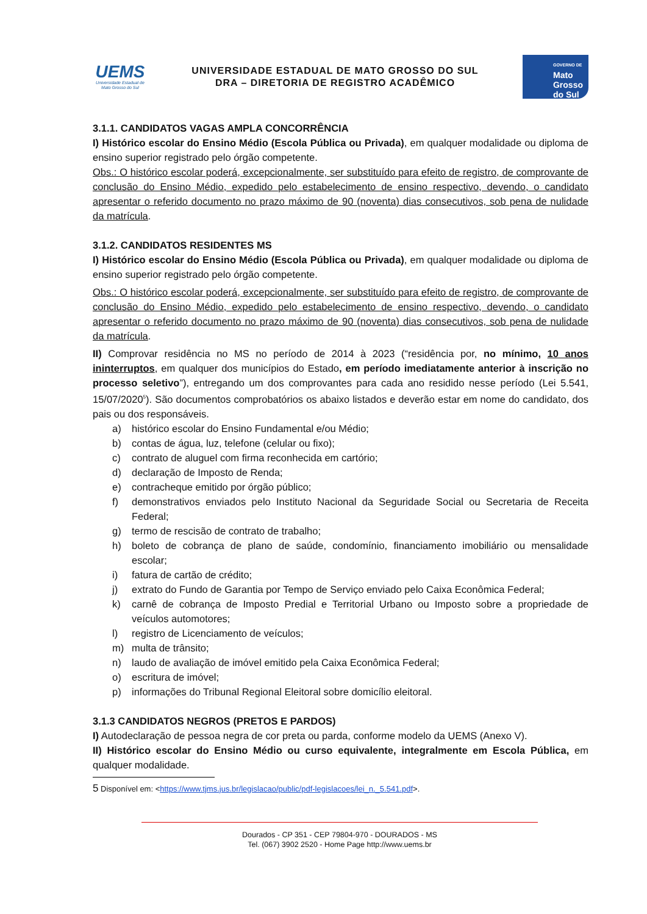UEMS
Universidade Estadual de Mato Grosso do Sul
UNIVERSIDADE ESTADUAL DE MATO GROSSO DO SUL
DRA – DIRETORIA DE REGISTRO ACADÊMICO
GOVERNO DE
Mato
Grosso
do Sul
3.1.1. CANDIDATOS VAGAS AMPLA CONCORRÊNCIA
I) Histórico escolar do Ensino Médio (Escola Pública ou Privada), em qualquer modalidade ou diploma de ensino superior registrado pelo órgão competente.
Obs.: O histórico escolar poderá, excepcionalmente, ser substituído para efeito de registro, de comprovante de conclusão do Ensino Médio, expedido pelo estabelecimento de ensino respectivo, devendo, o candidato apresentar o referido documento no prazo máximo de 90 (noventa) dias consecutivos, sob pena de nulidade da matrícula.
3.1.2. CANDIDATOS RESIDENTES MS
I) Histórico escolar do Ensino Médio (Escola Pública ou Privada), em qualquer modalidade ou diploma de ensino superior registrado pelo órgão competente.
Obs.: O histórico escolar poderá, excepcionalmente, ser substituído para efeito de registro, de comprovante de conclusão do Ensino Médio, expedido pelo estabelecimento de ensino respectivo, devendo, o candidato apresentar o referido documento no prazo máximo de 90 (noventa) dias consecutivos, sob pena de nulidade da matrícula.
II) Comprovar residência no MS no período de 2014 à 2023 (“residência por, no mínimo, 10 anos ininterruptos, em qualquer dos municípios do Estado, em período imediatamente anterior à inscrição no processo seletivo”), entregando um dos comprovantes para cada ano residido nesse período (Lei 5.541, 15/07/2020<sup>5</sup>). São documentos comprobatórios os abaixo listados e deverão estar em nome do candidato, dos pais ou dos responsáveis.
a) histórico escolar do Ensino Fundamental e/ou Médio;
b) contas de água, luz, telefone (celular ou fixo);
c) contrato de aluguel com firma reconhecida em cartório;
d) declaração de Imposto de Renda;
e) contracheque emitido por órgão público;
f) demonstrativos enviados pelo Instituto Nacional da Seguridade Social ou Secretaria de Receita Federal;
g) termo de rescisão de contrato de trabalho;
h) boleto de cobrança de plano de saúde, condomínio, financiamento imobiliário ou mensalidade escolar;
i) fatura de cartão de crédito;
j) extrato do Fundo de Garantia por Tempo de Serviço enviado pelo Caixa Econômica Federal;
k) carnê de cobrança de Imposto Predial e Territorial Urbano ou Imposto sobre a propriedade de veículos automotores;
l) registro de Licenciamento de veículos;
m) multa de trânsito;
n) laudo de avaliação de imóvel emitido pela Caixa Econômica Federal;
o) escritura de imóvel;
p) informações do Tribunal Regional Eleitoral sobre domicílio eleitoral.
3.1.3 CANDIDATOS NEGROS (PRETOS E PARDOS)
I) Autodeclaração de pessoa negra de cor preta ou parda, conforme modelo da UEMS (Anexo V).
II) Histórico escolar do Ensino Médio ou curso equivalente, integralmente em Escola Pública, em qualquer modalidade.
5 Disponível em: <https://www.tjms.jus.br/legislacao/public/pdf-legislacoes/lei_n._5.541.pdf>.
Dourados - CP 351 - CEP 79804-970 - DOURADOS - MS
Tel. (067) 3902 2520 - Home Page http://www.uems.br